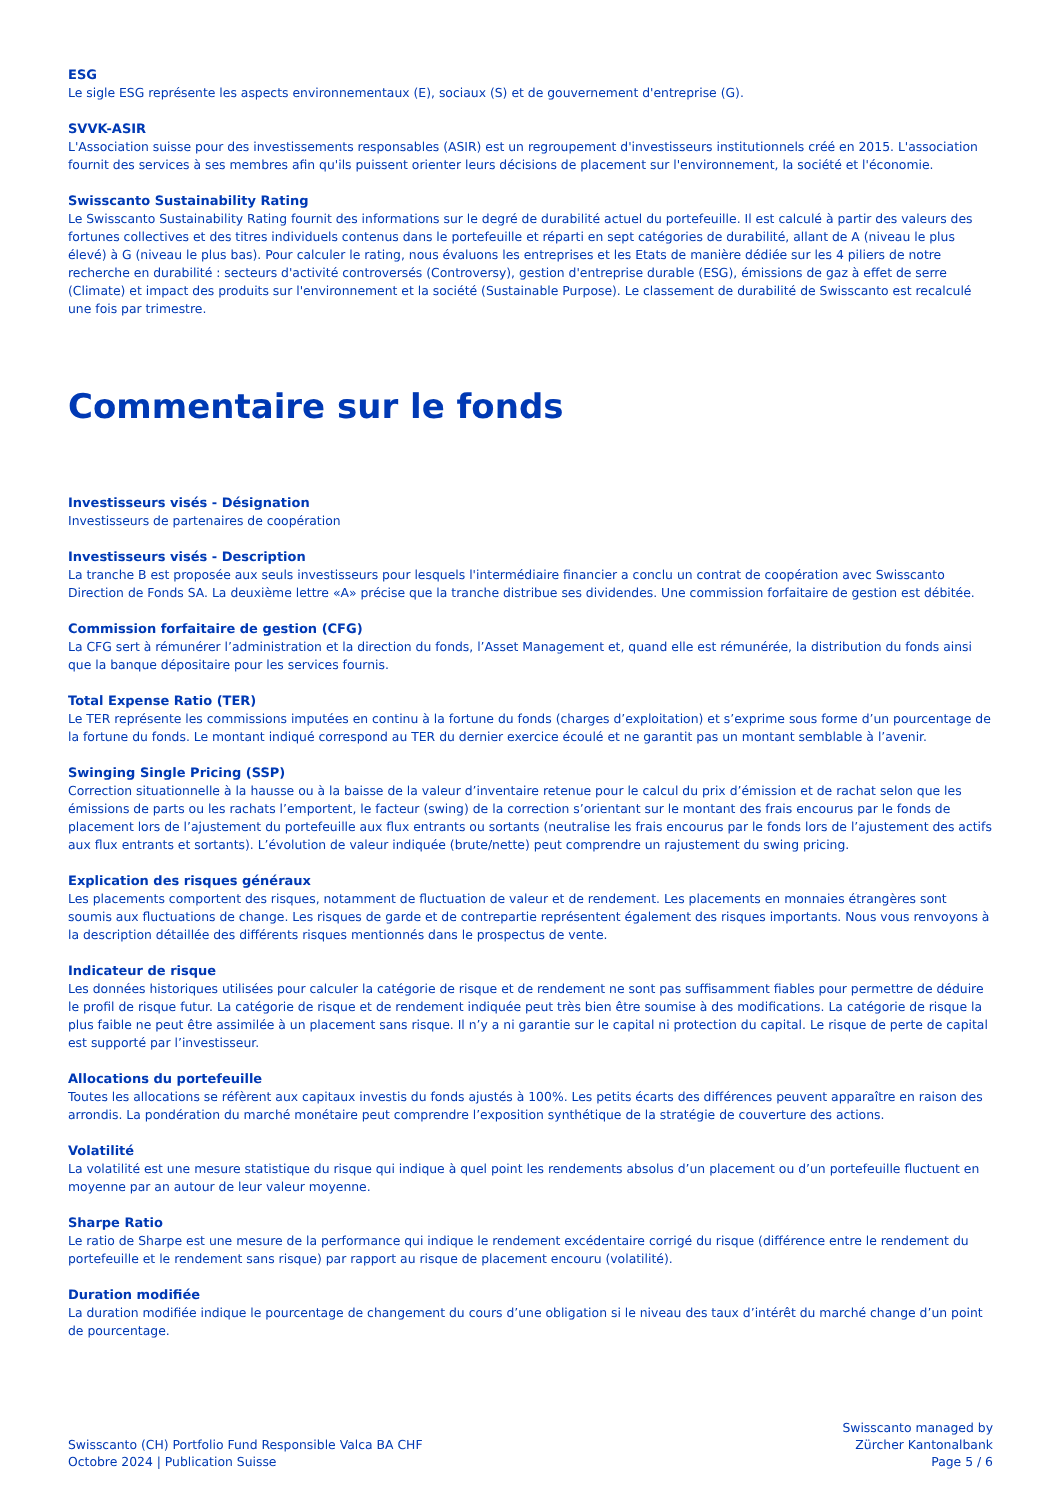ESG
Le sigle ESG représente les aspects environnementaux (E), sociaux (S) et de gouvernement d'entreprise (G).
SVVK-ASIR
L'Association suisse pour des investissements responsables (ASIR) est un regroupement d'investisseurs institutionnels créé en 2015. L'association fournit des services à ses membres afin qu'ils puissent orienter leurs décisions de placement sur l'environnement, la société et l'économie.
Swisscanto Sustainability Rating
Le Swisscanto Sustainability Rating fournit des informations sur le degré de durabilité actuel du portefeuille. Il est calculé à partir des valeurs des fortunes collectives et des titres individuels contenus dans le portefeuille et réparti en sept catégories de durabilité, allant de A (niveau le plus élevé) à G (niveau le plus bas). Pour calculer le rating, nous évaluons les entreprises et les Etats de manière dédiée sur les 4 piliers de notre recherche en durabilité : secteurs d'activité controversés (Controversy), gestion d'entreprise durable (ESG), émissions de gaz à effet de serre (Climate) et impact des produits sur l'environnement et la société (Sustainable Purpose). Le classement de durabilité de Swisscanto est recalculé une fois par trimestre.
Commentaire sur le fonds
Investisseurs visés - Désignation
Investisseurs de partenaires de coopération
Investisseurs visés - Description
La tranche B est proposée aux seuls investisseurs pour lesquels l'intermédiaire financier a conclu un contrat de coopération avec Swisscanto Direction de Fonds SA. La deuxième lettre «A» précise que la tranche distribue ses dividendes. Une commission forfaitaire de gestion est débitée.
Commission forfaitaire de gestion (CFG)
La CFG sert à rémunérer l’administration et la direction du fonds, l’Asset Management et, quand elle est rémunérée, la distribution du fonds ainsi que la banque dépositaire pour les services fournis.
Total Expense Ratio (TER)
Le TER représente les commissions imputées en continu à la fortune du fonds (charges d’exploitation) et s’exprime sous forme d’un pourcentage de la fortune du fonds. Le montant indiqué correspond au TER du dernier exercice écoulé et ne garantit pas un montant semblable à l’avenir.
Swinging Single Pricing (SSP)
Correction situationnelle à la hausse ou à la baisse de la valeur d’inventaire retenue pour le calcul du prix d’émission et de rachat selon que les émissions de parts ou les rachats l’emportent, le facteur (swing) de la correction s’orientant sur le montant des frais encourus par le fonds de placement lors de l’ajustement du portefeuille aux flux entrants ou sortants (neutralise les frais encourus par le fonds lors de l’ajustement des actifs aux flux entrants et sortants). L’évolution de valeur indiquée (brute/nette) peut comprendre un rajustement du swing pricing.
Explication des risques généraux
Les placements comportent des risques, notamment de fluctuation de valeur et de rendement. Les placements en monnaies étrangères sont soumis aux fluctuations de change. Les risques de garde et de contrepartie représentent également des risques importants. Nous vous renvoyons à la description détaillée des différents risques mentionnés dans le prospectus de vente.
Indicateur de risque
Les données historiques utilisées pour calculer la catégorie de risque et de rendement ne sont pas suffisamment fiables pour permettre de déduire le profil de risque futur. La catégorie de risque et de rendement indiquée peut très bien être soumise à des modifications. La catégorie de risque la plus faible ne peut être assimilée à un placement sans risque. Il n’y a ni garantie sur le capital ni protection du capital. Le risque de perte de capital est supporté par l’investisseur.
Allocations du portefeuille
Toutes les allocations se réfèrent aux capitaux investis du fonds ajustés à 100%. Les petits écarts des différences peuvent apparaître en raison des arrondis. La pondération du marché monétaire peut comprendre l’exposition synthétique de la stratégie de couverture des actions.
Volatilité
La volatilité est une mesure statistique du risque qui indique à quel point les rendements absolus d’un placement ou d’un portefeuille fluctuent en moyenne par an autour de leur valeur moyenne.
Sharpe Ratio
Le ratio de Sharpe est une mesure de la performance qui indique le rendement excédentaire corrigé du risque (différence entre le rendement du portefeuille et le rendement sans risque) par rapport au risque de placement encouru (volatilité).
Duration modifiée
La duration modifiée indique le pourcentage de changement du cours d’une obligation si le niveau des taux d’intérêt du marché change d’un point de pourcentage.
Swisscanto (CH) Portfolio Fund Responsible Valca BA CHF
Octobre 2024 | Publication Suisse
Swisscanto managed by
Zürcher Kantonalbank
Page 5 / 6